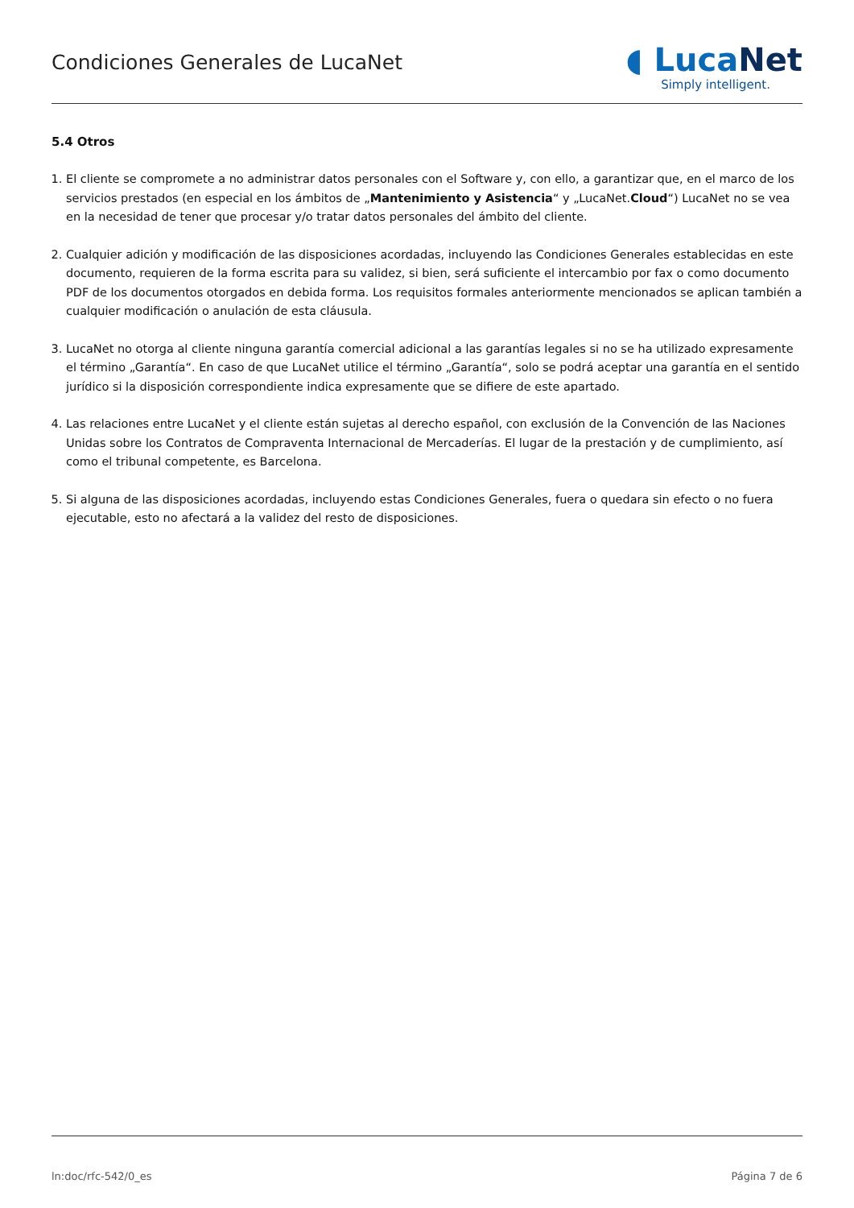Condiciones Generales de LucaNet
◖ LucaNet
Simply intelligent.
5.4 Otros
1. El cliente se compromete a no administrar datos personales con el Software y, con ello, a garantizar que, en el marco de los servicios prestados (en especial en los ámbitos de „Mantenimiento y Asistencia“ y „LucaNet.Cloud“) LucaNet no se vea en la necesidad de tener que procesar y/o tratar datos personales del ámbito del cliente.
2. Cualquier adición y modificación de las disposiciones acordadas, incluyendo las Condiciones Generales establecidas en este documento, requieren de la forma escrita para su validez, si bien, será suficiente el intercambio por fax o como documento PDF de los documentos otorgados en debida forma. Los requisitos formales anteriormente mencionados se aplican también a cualquier modificación o anulación de esta cláusula.
3. LucaNet no otorga al cliente ninguna garantía comercial adicional a las garantías legales si no se ha utilizado expresamente el término „Garantía“. En caso de que LucaNet utilice el término „Garantía“, solo se podrá aceptar una garantía en el sentido jurídico si la disposición correspondiente indica expresamente que se difiere de este apartado.
4. Las relaciones entre LucaNet y el cliente están sujetas al derecho español, con exclusión de la Convención de las Naciones Unidas sobre los Contratos de Compraventa Internacional de Mercaderías. El lugar de la prestación y de cumplimiento, así como el tribunal competente, es Barcelona.
5. Si alguna de las disposiciones acordadas, incluyendo estas Condiciones Generales, fuera o quedara sin efecto o no fuera ejecutable, esto no afectará a la validez del resto de disposiciones.
ln:doc/rfc-542/0_es Página 7 de 6